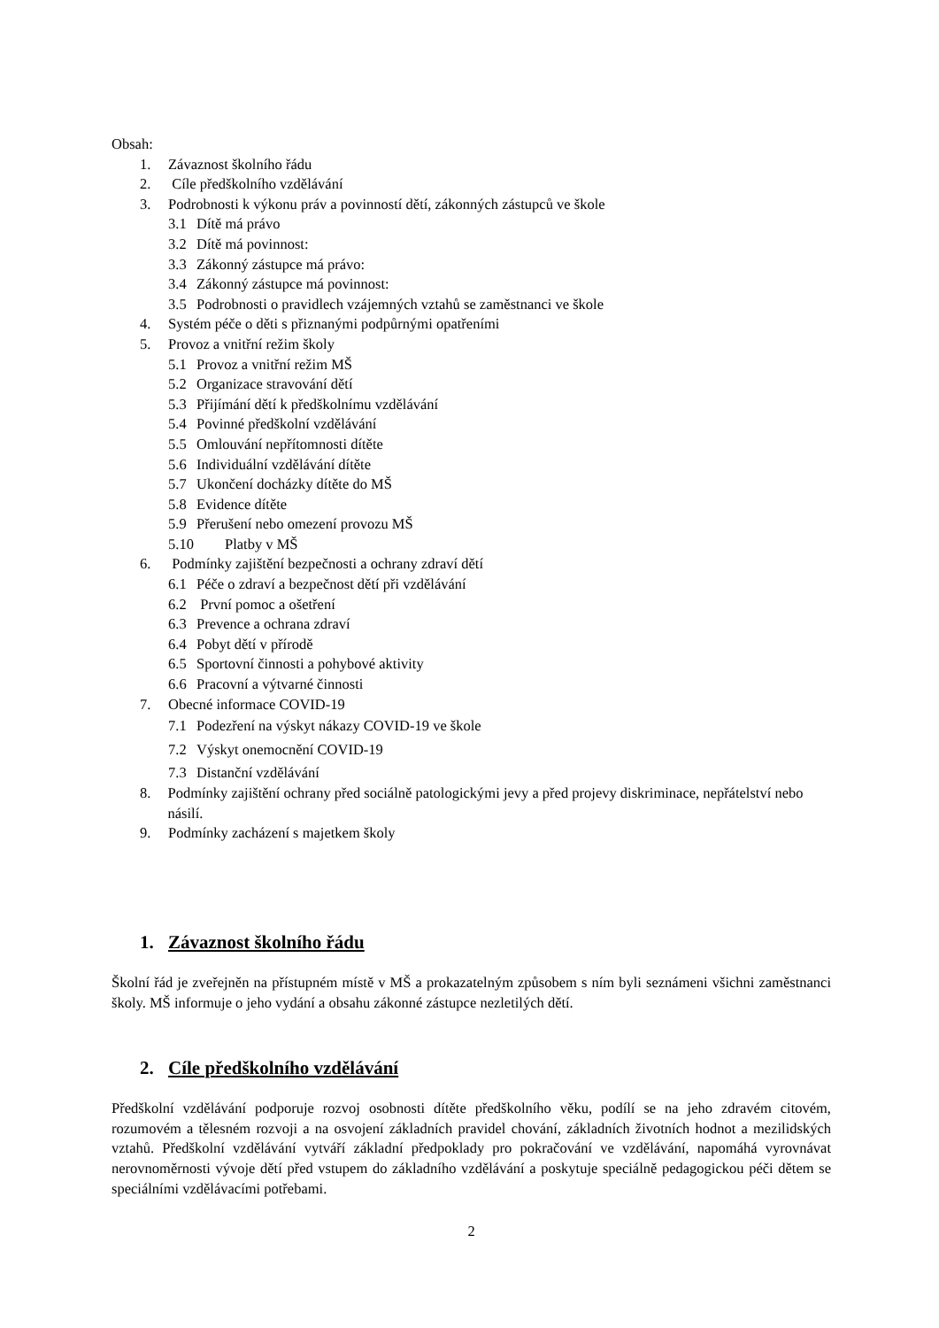Obsah:
1. Závaznost školního řádu
2. Cíle předškolního vzdělávání
3. Podrobnosti k výkonu práv a povinností dětí, zákonných zástupců ve škole
3.1 Dítě má právo
3.2 Dítě má povinnost:
3.3 Zákonný zástupce má právo:
3.4 Zákonný zástupce má povinnost:
3.5 Podrobnosti o pravidlech vzájemných vztahů se zaměstnanci ve škole
4. Systém péče o děti s přiznanými podpůrnými opatřeními
5. Provoz a vnitřní režim školy
5.1 Provoz a vnitřní režim MŠ
5.2 Organizace stravování dětí
5.3 Přijímání dětí k předškolnímu vzdělávání
5.4 Povinné předškolní vzdělávání
5.5 Omlouvání nepřítomnosti dítěte
5.6 Individuální vzdělávání dítěte
5.7 Ukončení docházky dítěte do MŠ
5.8 Evidence dítěte
5.9 Přerušení nebo omezení provozu MŠ
5.10 Platby v MŠ
6. Podmínky zajištění bezpečnosti a ochrany zdraví dětí
6.1 Péče o zdraví a bezpečnost dětí při vzdělávání
6.2 První pomoc a ošetření
6.3 Prevence a ochrana zdraví
6.4 Pobyt dětí v přírodě
6.5 Sportovní činnosti a pohybové aktivity
6.6 Pracovní a výtvarné činnosti
7. Obecné informace COVID-19
7.1 Podezření na výskyt nákazy COVID-19 ve škole
7.2 Výskyt onemocnění COVID-19
7.3 Distanční vzdělávání
8. Podmínky zajištění ochrany před sociálně patologickými jevy a před projevy diskriminace, nepřátelství nebo násilí.
9. Podmínky zacházení s majetkem školy
1. Závaznost školního řádu
Školní řád je zveřejněn na přístupném místě v MŠ a prokazatelným způsobem s ním byli seznámeni všichni zaměstnanci školy. MŠ informuje o jeho vydání a obsahu zákonné zástupce nezletilých dětí.
2. Cíle předškolního vzdělávání
Předškolní vzdělávání podporuje rozvoj osobnosti dítěte předškolního věku, podílí se na jeho zdravém citovém, rozumovém a tělesném rozvoji a na osvojení základních pravidel chování, základních životních hodnot a mezilidských vztahů. Předškolní vzdělávání vytváří základní předpoklady pro pokračování ve vzdělávání, napomáhá vyrovnávat nerovnoměrnosti vývoje dětí před vstupem do základního vzdělávání a poskytuje speciálně pedagogickou péči dětem se speciálními vzdělávacími potřebami.
2